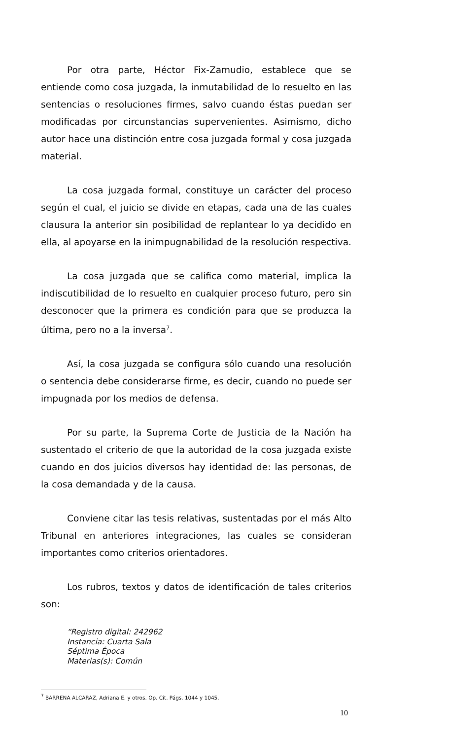Por otra parte, Héctor Fix-Zamudio, establece que se entiende como cosa juzgada, la inmutabilidad de lo resuelto en las sentencias o resoluciones firmes, salvo cuando éstas puedan ser modificadas por circunstancias supervenientes. Asimismo, dicho autor hace una distinción entre cosa juzgada formal y cosa juzgada material.
La cosa juzgada formal, constituye un carácter del proceso según el cual, el juicio se divide en etapas, cada una de las cuales clausura la anterior sin posibilidad de replantear lo ya decidido en ella, al apoyarse en la inimpugnabilidad de la resolución respectiva.
La cosa juzgada que se califica como material, implica la indiscutibilidad de lo resuelto en cualquier proceso futuro, pero sin desconocer que la primera es condición para que se produzca la última, pero no a la inversa<sup>7</sup>.
Así, la cosa juzgada se configura sólo cuando una resolución o sentencia debe considerarse firme, es decir, cuando no puede ser impugnada por los medios de defensa.
Por su parte, la Suprema Corte de Justicia de la Nación ha sustentado el criterio de que la autoridad de la cosa juzgada existe cuando en dos juicios diversos hay identidad de: las personas, de la cosa demandada y de la causa.
Conviene citar las tesis relativas, sustentadas por el más Alto Tribunal en anteriores integraciones, las cuales se consideran importantes como criterios orientadores.
Los rubros, textos y datos de identificación de tales criterios son:
“Registro digital: 242962
Instancia: Cuarta Sala
Séptima Época
Materias(s): Común
<sup>7</sup> BARRENA ALCARAZ, Adriana E. y otros. Op. Cit. Págs. 1044 y 1045.
10